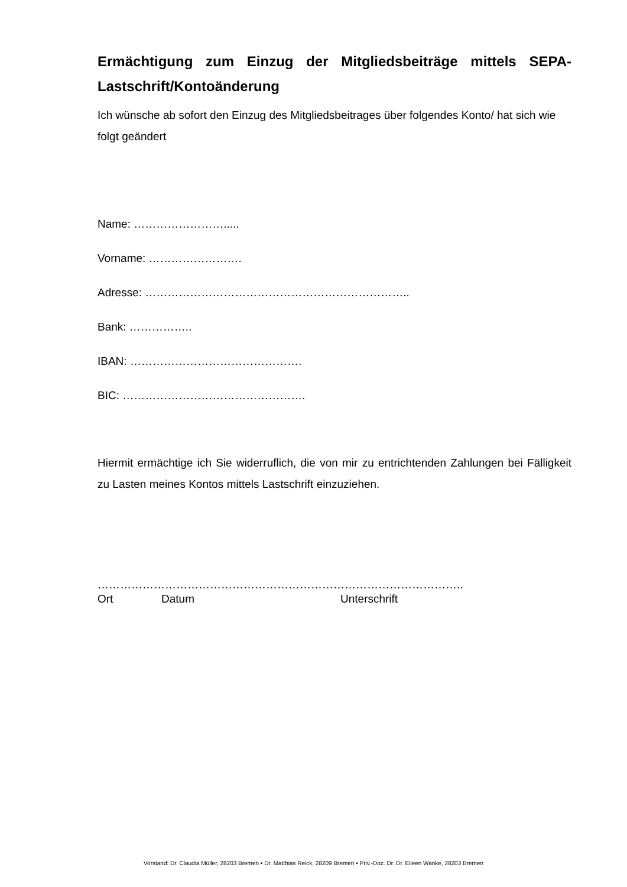Ermächtigung zum Einzug der Mitgliedsbeiträge mittels SEPA-Lastschrift/Kontoänderung
Ich wünsche ab sofort den Einzug des Mitgliedsbeitrages über folgendes Konto/ hat sich wie folgt geändert
Name: …………………….....
Vorname: …………………….
Adresse: ……………………………………………………………..
Bank: ……………..
IBAN: ……………………………………….
BIC: ………………………………………….
Hiermit ermächtige ich Sie widerruflich, die von mir zu entrichtenden Zahlungen bei Fälligkeit zu Lasten meines Kontos mittels Lastschrift einzuziehen.
……………………………………………………………………………………..
Ort Datum Unterschrift
Vorstand: Dr. Claudia Müller, 28203 Bremen • Dr. Matthias Reick, 28209 Bremen • Priv.-Doz. Dr. Dr. Eileen Wanke, 28203 Bremen